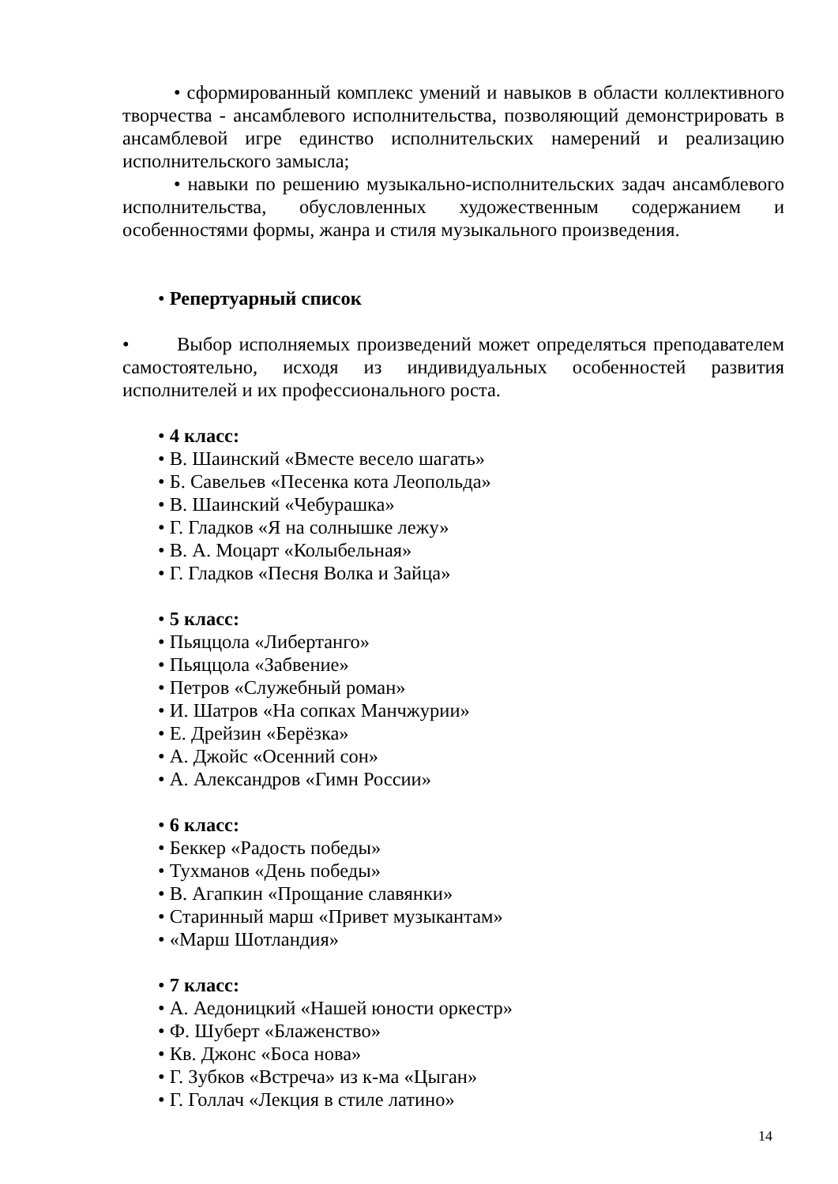• сформированный комплекс умений и навыков в области коллективного творчества - ансамблевого исполнительства, позволяющий демонстрировать в ансамблевой игре единство исполнительских намерений и реализацию исполнительского замысла;
• навыки по решению музыкально-исполнительских задач ансамблевого исполнительства, обусловленных художественным содержанием и особенностями формы, жанра и стиля музыкального произведения.
• Репертуарный список
• Выбор исполняемых произведений может определяться преподавателем самостоятельно, исходя из индивидуальных особенностей развития исполнителей и их профессионального роста.
• 4 класс:
• В. Шаинский «Вместе весело шагать»
• Б. Савельев «Песенка кота Леопольда»
• В. Шаинский «Чебурашка»
• Г. Гладков «Я на солнышке лежу»
• В. А. Моцарт «Колыбельная»
• Г. Гладков «Песня Волка и Зайца»
• 5 класс:
• Пьяццола «Либертанго»
• Пьяццола «Забвение»
• Петров «Служебный роман»
• И. Шатров «На сопках Манчжурии»
• Е. Дрейзин «Берёзка»
• А. Джойс «Осенний сон»
• А. Александров «Гимн России»
• 6 класс:
• Беккер «Радость победы»
• Тухманов «День победы»
• В. Агапкин «Прощание славянки»
• Старинный марш «Привет музыкантам»
• «Марш Шотландия»
• 7 класс:
• А. Аедоницкий «Нашей юности оркестр»
• Ф. Шуберт «Блаженство»
• Кв. Джонс «Боса нова»
• Г. Зубков «Встреча» из к-ма «Цыган»
• Г. Голлач «Лекция в стиле латино»
14